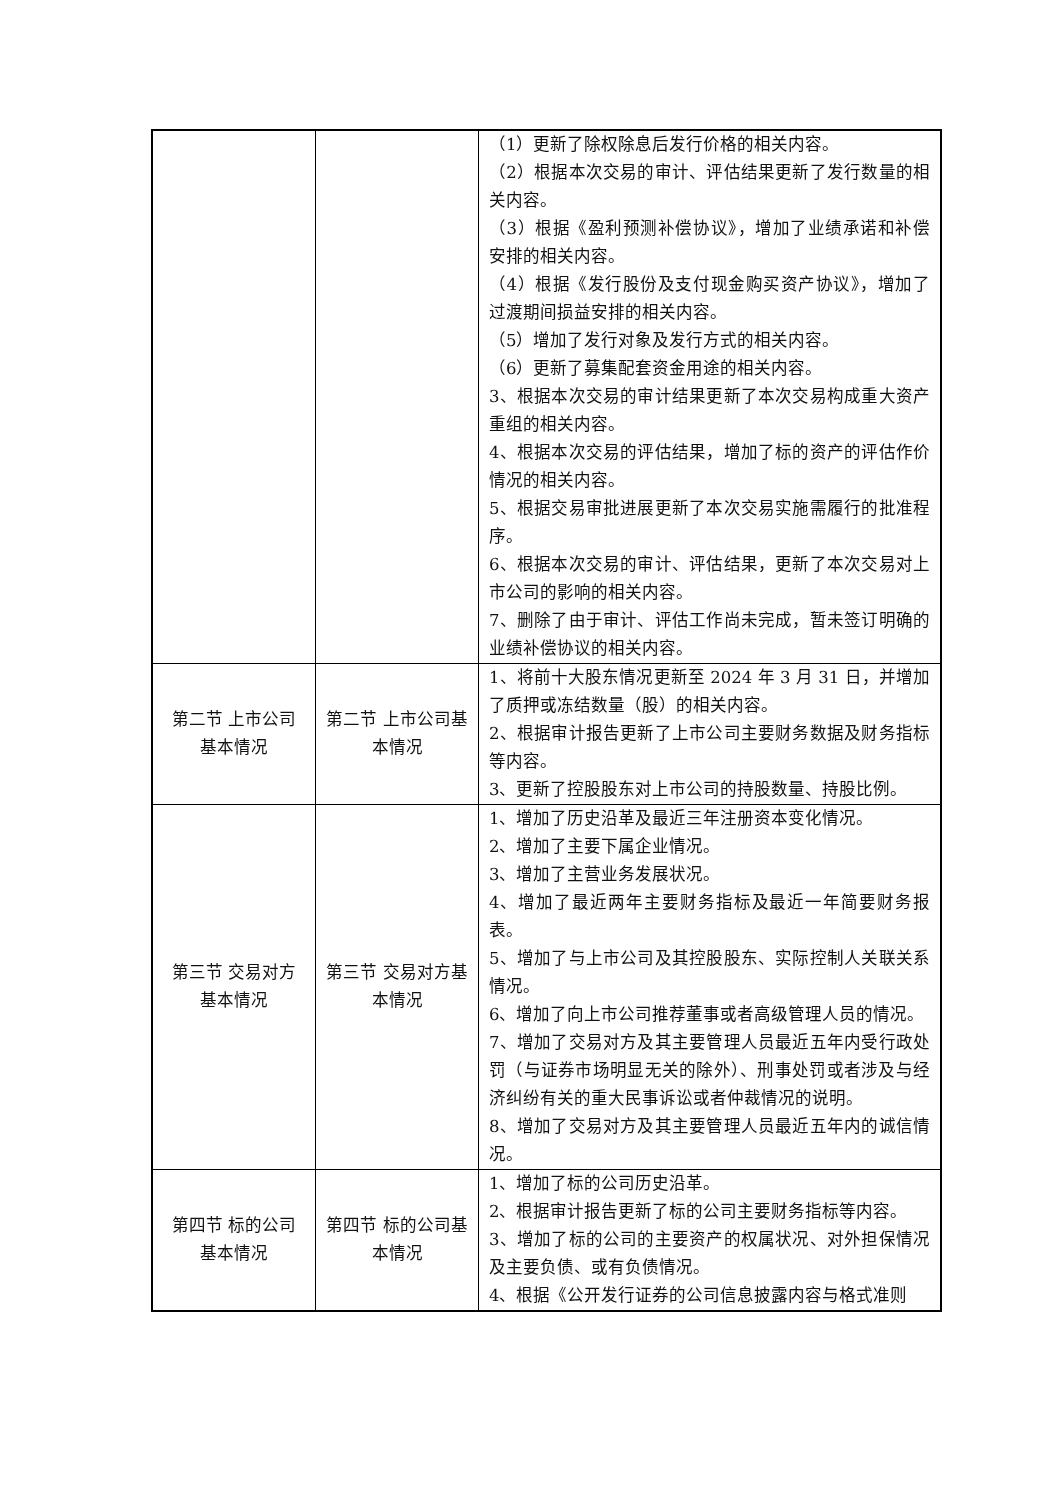| | | （1）更新了除权除息后发行价格的相关内容。 （2）根据本次交易的审计、评估结果更新了发行数量的相关内容。 （3）根据《盈利预测补偿协议》，增加了业绩承诺和补偿安排的相关内容。 （4）根据《发行股份及支付现金购买资产协议》，增加了过渡期间损益安排的相关内容。 （5）增加了发行对象及发行方式的相关内容。 （6）更新了募集配套资金用途的相关内容。 3、根据本次交易的审计结果更新了本次交易构成重大资产重组的相关内容。 4、根据本次交易的评估结果，增加了标的资产的评估作价情况的相关内容。 5、根据交易审批进展更新了本次交易实施需履行的批准程序。 6、根据本次交易的审计、评估结果，更新了本次交易对上市公司的影响的相关内容。 7、删除了由于审计、评估工作尚未完成，暂未签订明确的业绩补偿协议的相关内容。 |
| 第二节 上市公司 基本情况 | 第二节 上市公司基本情况 | 1、将前十大股东情况更新至 2024 年 3 月 31 日，并增加了质押或冻结数量（股）的相关内容。 2、根据审计报告更新了上市公司主要财务数据及财务指标等内容。 3、更新了控股股东对上市公司的持股数量、持股比例。 |
| 第三节 交易对方 基本情况 | 第三节 交易对方基本情况 | 1、增加了历史沿革及最近三年注册资本变化情况。 2、增加了主要下属企业情况。 3、增加了主营业务发展状况。 4、增加了最近两年主要财务指标及最近一年简要财务报表。 5、增加了与上市公司及其控股股东、实际控制人关联关系情况。 6、增加了向上市公司推荐董事或者高级管理人员的情况。 7、增加了交易对方及其主要管理人员最近五年内受行政处罚（与证券市场明显无关的除外）、刑事处罚或者涉及与经济纠纷有关的重大民事诉讼或者仲裁情况的说明。 8、增加了交易对方及其主要管理人员最近五年内的诚信情况。 |
| 第四节 标的公司 基本情况 | 第四节 标的公司基本情况 | 1、增加了标的公司历史沿革。 2、根据审计报告更新了标的公司主要财务指标等内容。 3、增加了标的公司的主要资产的权属状况、对外担保情况及主要负债、或有负债情况。 4、根据《公开发行证券的公司信息披露内容与格式准则 |